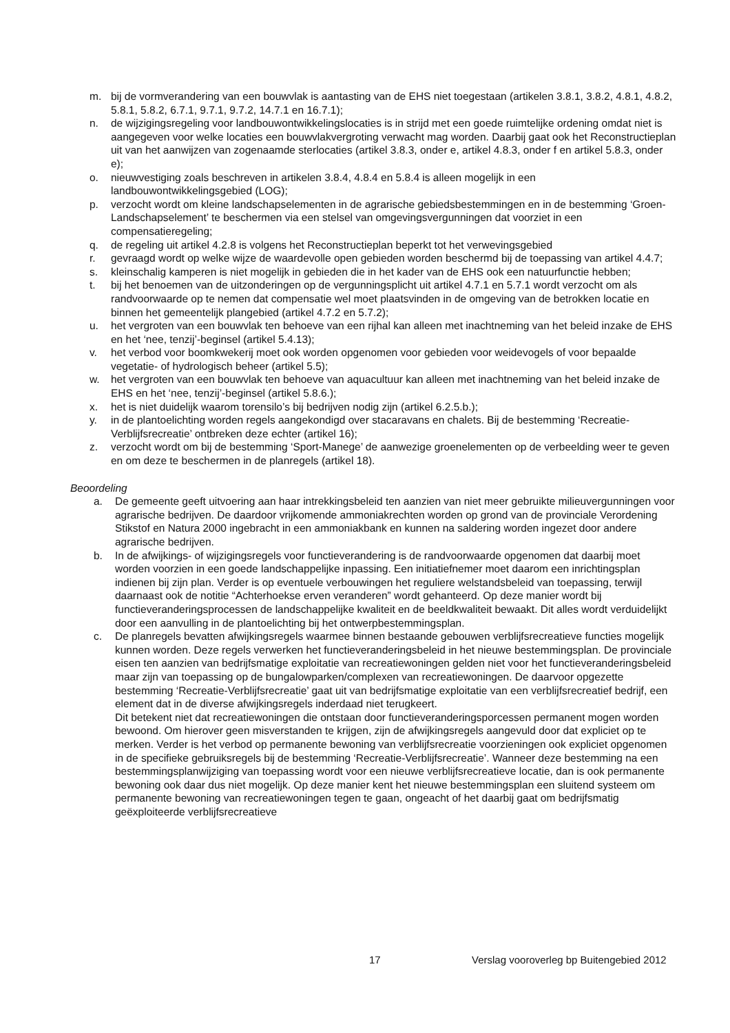m. bij de vormverandering van een bouwvlak is aantasting van de EHS niet toegestaan (artikelen 3.8.1, 3.8.2, 4.8.1, 4.8.2, 5.8.1, 5.8.2, 6.7.1, 9.7.1, 9.7.2, 14.7.1 en 16.7.1);
n. de wijzigingsregeling voor landbouwontwikkelingslocaties is in strijd met een goede ruimtelijke ordening omdat niet is aangegeven voor welke locaties een bouwvlakvergroting verwacht mag worden. Daarbij gaat ook het Reconstructieplan uit van het aanwijzen van zogenaamde sterlocaties (artikel 3.8.3, onder e, artikel 4.8.3, onder f en artikel 5.8.3, onder e);
o. nieuwvestiging zoals beschreven in artikelen 3.8.4, 4.8.4 en 5.8.4 is alleen mogelijk in een landbouwontwikkelingsgebied (LOG);
p. verzocht wordt om kleine landschapselementen in de agrarische gebiedsbestemmingen en in de bestemming ‘Groen-Landschapselement’ te beschermen via een stelsel van omgevingsvergunningen dat voorziet in een compensatieregeling;
q. de regeling uit artikel 4.2.8 is volgens het Reconstructieplan beperkt tot het verwevingsgebied
r. gevraagd wordt op welke wijze de waardevolle open gebieden worden beschermd bij de toepassing van artikel 4.4.7;
s. kleinschalig kamperen is niet mogelijk in gebieden die in het kader van de EHS ook een natuurfunctie hebben;
t. bij het benoemen van de uitzonderingen op de vergunningsplicht uit artikel 4.7.1 en 5.7.1 wordt verzocht om als randvoorwaarde op te nemen dat compensatie wel moet plaatsvinden in de omgeving van de betrokken locatie en binnen het gemeentelijk plangebied (artikel 4.7.2 en 5.7.2);
u. het vergroten van een bouwvlak ten behoeve van een rijhal kan alleen met inachtneming van het beleid inzake de EHS en het ‘nee, tenzij’-beginsel (artikel 5.4.13);
v. het verbod voor boomkwekerij moet ook worden opgenomen voor gebieden voor weidevogels of voor bepaalde vegetatie- of hydrologisch beheer (artikel 5.5);
w. het vergroten van een bouwvlak ten behoeve van aquacultuur kan alleen met inachtneming van het beleid inzake de EHS en het ‘nee, tenzij’-beginsel (artikel 5.8.6.);
x. het is niet duidelijk waarom torensilo’s bij bedrijven nodig zijn (artikel 6.2.5.b.);
y. in de plantoelichting worden regels aangekondigd over stacaravans en chalets. Bij de bestemming ‘Recreatie-Verblijfsrecreatie’ ontbreken deze echter (artikel 16);
z. verzocht wordt om bij de bestemming ‘Sport-Manege’ de aanwezige groenelementen op de verbeelding weer te geven en om deze te beschermen in de planregels (artikel 18).
Beoordeling
a. De gemeente geeft uitvoering aan haar intrekkingsbeleid ten aanzien van niet meer gebruikte milieuvergunningen voor agrarische bedrijven. De daardoor vrijkomende ammoniakrechten worden op grond van de provinciale Verordening Stikstof en Natura 2000 ingebracht in een ammoniakbank en kunnen na saldering worden ingezet door andere agrarische bedrijven.
b. In de afwijkings- of wijzigingsregels voor functieverandering is de randvoorwaarde opgenomen dat daarbij moet worden voorzien in een goede landschappelijke inpassing. Een initiatiefnemer moet daarom een inrichtingsplan indienen bij zijn plan. Verder is op eventuele verbouwingen het reguliere welstandsbeleid van toepassing, terwijl daarnaast ook de notitie “Achterhoekse erven veranderen” wordt gehanteerd. Op deze manier wordt bij functieveranderingsprocessen de landschappelijke kwaliteit en de beeldkwaliteit bewaakt. Dit alles wordt verduidelijkt door een aanvulling in de plantoelichting bij het ontwerpbestemmingsplan.
c. De planregels bevatten afwijkingsregels waarmee binnen bestaande gebouwen verblijfsrecreatieve functies mogelijk kunnen worden. Deze regels verwerken het functieveranderingsbeleid in het nieuwe bestemmingsplan. De provinciale eisen ten aanzien van bedrijfsmatige exploitatie van recreatiewoningen gelden niet voor het functieveranderingsbeleid maar zijn van toepassing op de bungalowparken/complexen van recreatiewoningen. De daarvoor opgezette bestemming ‘Recreatie-Verblijfsrecreatie’ gaat uit van bedrijfsmatige exploitatie van een verblijfsrecreatief bedrijf, een element dat in de diverse afwijkingsregels inderdaad niet terugkeert.
Dit betekent niet dat recreatiewoningen die ontstaan door functieveranderingsporcessen permanent mogen worden bewoond. Om hierover geen misverstanden te krijgen, zijn de afwijkingsregels aangevuld door dat expliciet op te merken. Verder is het verbod op permanente bewoning van verblijfsrecreatie voorzieningen ook expliciet opgenomen in de specifieke gebruiksregels bij de bestemming ‘Recreatie-Verblijfsrecreatie’. Wanneer deze bestemming na een bestemmingsplanwijziging van toepassing wordt voor een nieuwe verblijfsrecreatieve locatie, dan is ook permanente bewoning ook daar dus niet mogelijk. Op deze manier kent het nieuwe bestemmingsplan een sluitend systeem om permanente bewoning van recreatiewoningen tegen te gaan, ongeacht of het daarbij gaat om bedrijfsmatig geëxploiteerde verblijfsrecreatieve
17 Verslag vooroverleg bp Buitengebied 2012